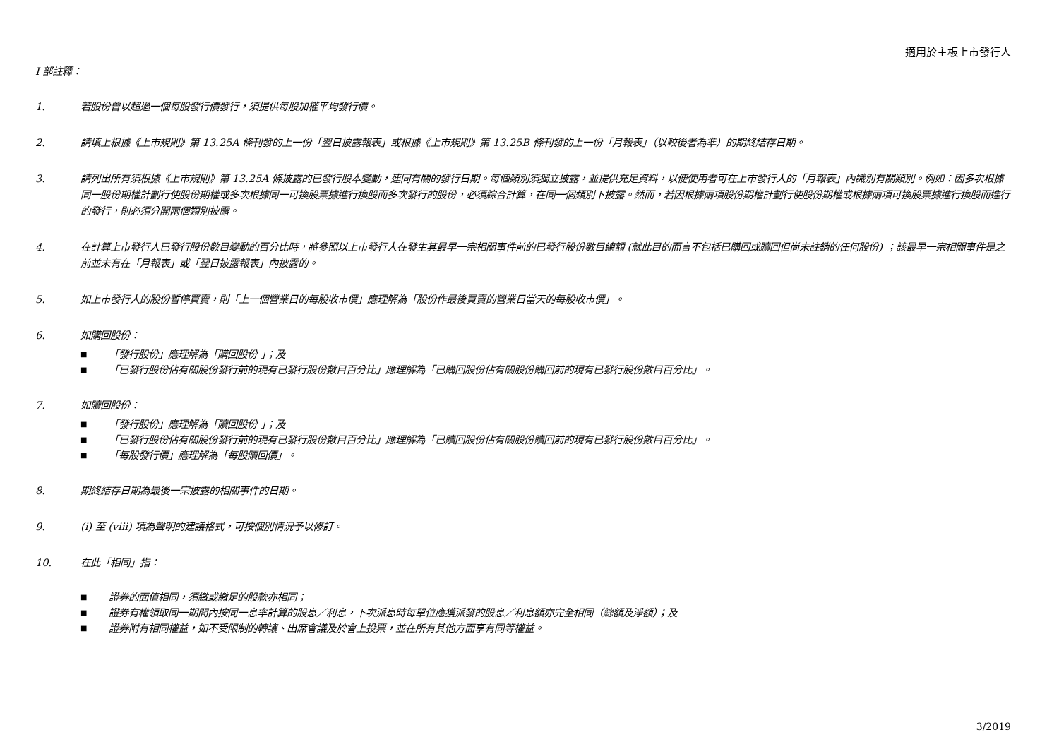適用於主板上市發行人
I 部註釋：
1. 若股份曾以超過一個每股發行價發行，須提供每股加權平均發行價。
2. 請填上根據《上市規則》第 13.25A 條刊發的上一份「翌日披露報表」或根據《上市規則》第 13.25B 條刊發的上一份「月報表」（以較後者為準）的期終結存日期。
3. 請列出所有須根據《上市規則》第 13.25A 條披露的已發行股本變動，連同有關的發行日期。每個類別須獨立披露，並提供充足資料，以便使用者可在上市發行人的「月報表」內識別有關類別。例如：因多次根據同一股份期權計劃行使股份期權或多次根據同一可換股票據進行換股而多次發行的股份，必須綜合計算，在同一個類別下披露。然而，若因根據兩項股份期權計劃行使股份期權或根據兩項可換股票據進行換股而進行的發行，則必須分開兩個類別披露。
4. 在計算上市發行人已發行股份數目變動的百分比時，將參照以上市發行人在發生其最早一宗相關事件前的已發行股份數目總額 (就此目的而言不包括已購回或贖回但尚未註銷的任何股份) ；該最早一宗相關事件是之前並未有在「月報表」或「翌日披露報表」內披露的。
5. 如上市發行人的股份暫停買賣，則「上一個營業日的每股收市價」應理解為「股份作最後買賣的營業日當天的每股收市價」。
6. 如購回股份：
■ 「發行股份」應理解為「購回股份 」；及
■ 「已發行股份佔有關股份發行前的現有已發行股份數目百分比」應理解為「已購回股份佔有關股份購回前的現有已發行股份數目百分比」。
7. 如贖回股份：
■ 「發行股份」應理解為「贖回股份 」；及
■ 「已發行股份佔有關股份發行前的現有已發行股份數目百分比」應理解為「已贖回股份佔有關股份贖回前的現有已發行股份數目百分比」。
■ 「每股發行價」應理解為「每股贖回價」。
8. 期終結存日期為最後一宗披露的相關事件的日期。
9. (i) 至 (viii) 項為聲明的建議格式，可按個別情況予以修訂。
10. 在此「相同」指：
■ 證券的面值相同，須繳或繳足的股款亦相同；
■ 證券有權領取同一期間內按同一息率計算的股息／利息，下次派息時每單位應獲派發的股息／利息額亦完全相同（總額及淨額）；及
■ 證券附有相同權益，如不受限制的轉讓、出席會議及於會上投票，並在所有其他方面享有同等權益。
3/2019